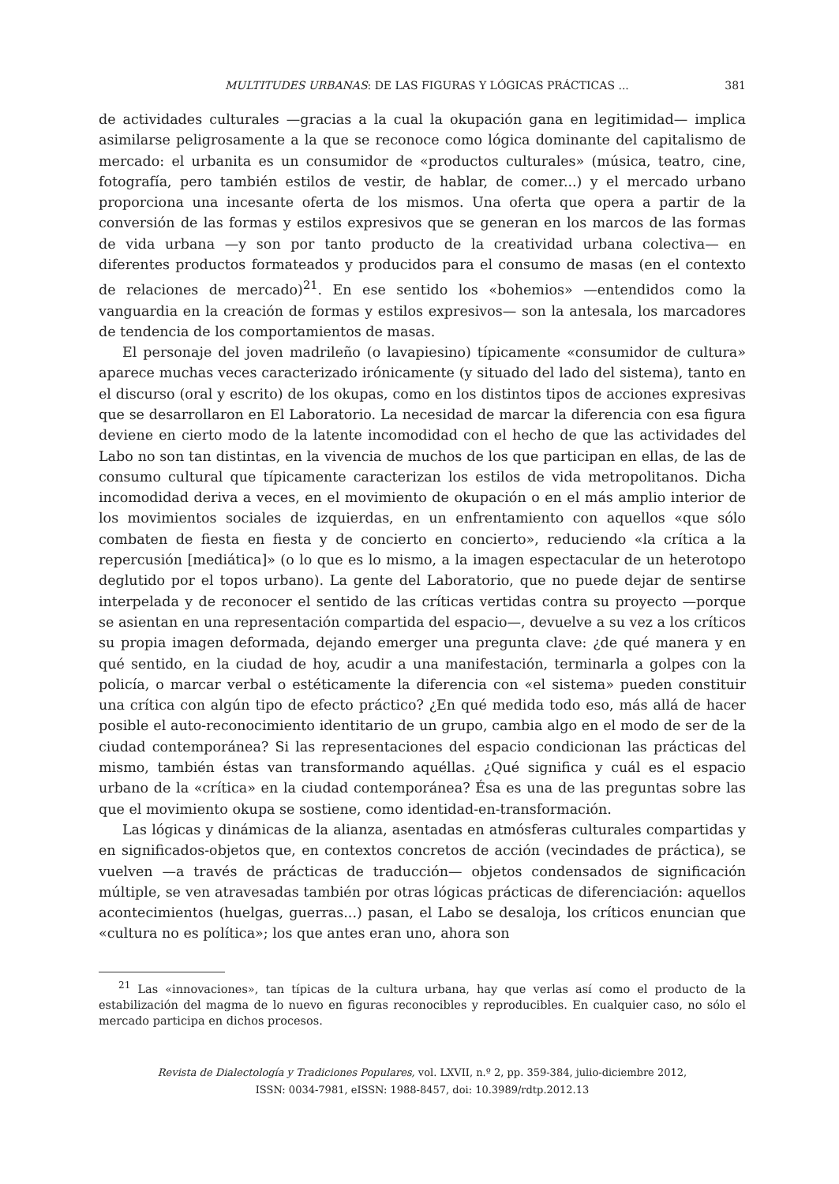MULTITUDES URBANAS: DE LAS FIGURAS Y LÓGICAS PRÁCTICAS ... 381
de actividades culturales —gracias a la cual la okupación gana en legitimidad— implica asimilarse peligrosamente a la que se reconoce como lógica dominante del capitalismo de mercado: el urbanita es un consumidor de «productos culturales» (música, teatro, cine, fotografía, pero también estilos de vestir, de hablar, de comer...) y el mercado urbano proporciona una incesante oferta de los mismos. Una oferta que opera a partir de la conversión de las formas y estilos expresivos que se generan en los marcos de las formas de vida urbana —y son por tanto producto de la creatividad urbana colectiva— en diferentes productos formateados y producidos para el consumo de masas (en el contexto de relaciones de mercado)<sup>21</sup>. En ese sentido los «bohemios» —entendidos como la vanguardia en la creación de formas y estilos expresivos— son la antesala, los marcadores de tendencia de los comportamientos de masas.
El personaje del joven madrileño (o lavapiesino) típicamente «consumidor de cultura» aparece muchas veces caracterizado irónicamente (y situado del lado del sistema), tanto en el discurso (oral y escrito) de los okupas, como en los distintos tipos de acciones expresivas que se desarrollaron en El Laboratorio. La necesidad de marcar la diferencia con esa figura deviene en cierto modo de la latente incomodidad con el hecho de que las actividades del Labo no son tan distintas, en la vivencia de muchos de los que participan en ellas, de las de consumo cultural que típicamente caracterizan los estilos de vida metropolitanos. Dicha incomodidad deriva a veces, en el movimiento de okupación o en el más amplio interior de los movimientos sociales de izquierdas, en un enfrentamiento con aquellos «que sólo combaten de fiesta en fiesta y de concierto en concierto», reduciendo «la crítica a la repercusión [mediática]» (o lo que es lo mismo, a la imagen espectacular de un heterotopo deglutido por el topos urbano). La gente del Laboratorio, que no puede dejar de sentirse interpelada y de reconocer el sentido de las críticas vertidas contra su proyecto —porque se asientan en una representación compartida del espacio—, devuelve a su vez a los críticos su propia imagen deformada, dejando emerger una pregunta clave: ¿de qué manera y en qué sentido, en la ciudad de hoy, acudir a una manifestación, terminarla a golpes con la policía, o marcar verbal o estéticamente la diferencia con «el sistema» pueden constituir una crítica con algún tipo de efecto práctico? ¿En qué medida todo eso, más allá de hacer posible el auto-reconocimiento identitario de un grupo, cambia algo en el modo de ser de la ciudad contemporánea? Si las representaciones del espacio condicionan las prácticas del mismo, también éstas van transformando aquéllas. ¿Qué significa y cuál es el espacio urbano de la «crítica» en la ciudad contemporánea? Ésa es una de las preguntas sobre las que el movimiento okupa se sostiene, como identidad-en-transformación.
Las lógicas y dinámicas de la alianza, asentadas en atmósferas culturales compartidas y en significados-objetos que, en contextos concretos de acción (vecindades de práctica), se vuelven —a través de prácticas de traducción— objetos condensados de significación múltiple, se ven atravesadas también por otras lógicas prácticas de diferenciación: aquellos acontecimientos (huelgas, guerras...) pasan, el Labo se desaloja, los críticos enuncian que «cultura no es política»; los que antes eran uno, ahora son
<sup>21</sup> Las «innovaciones», tan típicas de la cultura urbana, hay que verlas así como el producto de la estabilización del magma de lo nuevo en figuras reconocibles y reproducibles. En cualquier caso, no sólo el mercado participa en dichos procesos.
Revista de Dialectología y Tradiciones Populares, vol. LXVII, n.º 2, pp. 359-384, julio-diciembre 2012,
ISSN: 0034-7981, eISSN: 1988-8457, doi: 10.3989/rdtp.2012.13